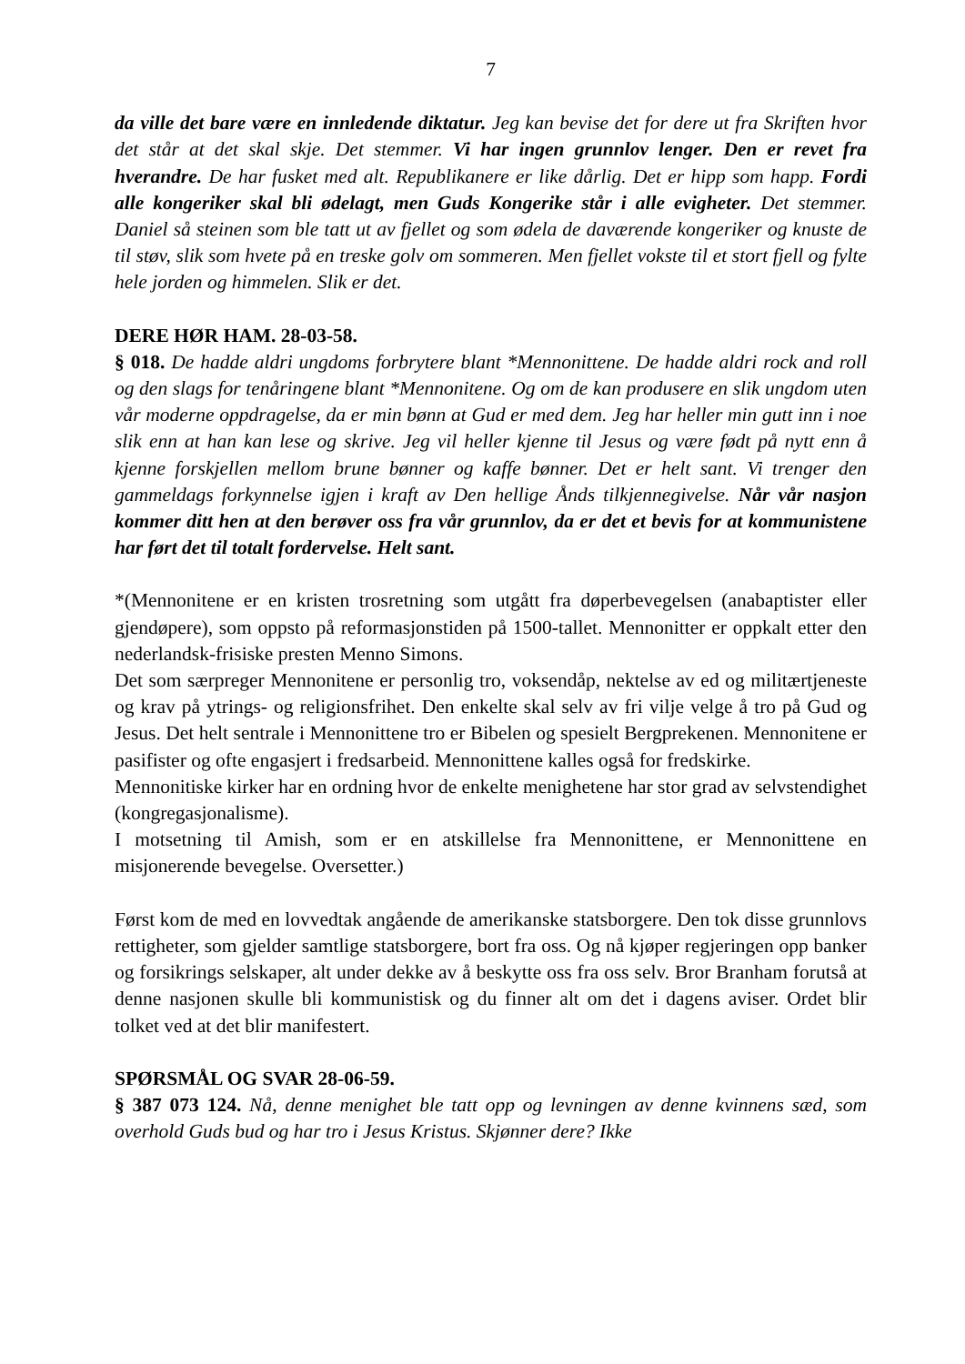7
da ville det bare være en innledende diktatur. Jeg kan bevise det for dere ut fra Skriften hvor det står at det skal skje. Det stemmer. Vi har ingen grunnlov lenger. Den er revet fra hverandre. De har fusket med alt. Republikanere er like dårlig. Det er hipp som happ. Fordi alle kongeriker skal bli ødelagt, men Guds Kongerike står i alle evigheter. Det stemmer. Daniel så steinen som ble tatt ut av fjellet og som ødela de daværende kongeriker og knuste de til støv, slik som hvete på en treske golv om sommeren. Men fjellet vokste til et stort fjell og fylte hele jorden og himmelen. Slik er det.
DERE HØR HAM. 28-03-58.
§ 018. De hadde aldri ungdoms forbrytere blant *Mennonittene. De hadde aldri rock and roll og den slags for tenåringene blant *Mennonitene. Og om de kan produsere en slik ungdom uten vår moderne oppdragelse, da er min bønn at Gud er med dem. Jeg har heller min gutt inn i noe slik enn at han kan lese og skrive. Jeg vil heller kjenne til Jesus og være født på nytt enn å kjenne forskjellen mellom brune bønner og kaffe bønner. Det er helt sant. Vi trenger den gammeldags forkynnelse igjen i kraft av Den hellige Ånds tilkjennegivelse. Når vår nasjon kommer ditt hen at den berøver oss fra vår grunnlov, da er det et bevis for at kommunistene har ført det til totalt fordervelse. Helt sant.
*(Mennonitene er en kristen trosretning som utgått fra døperbevegelsen (anabaptister eller gjendøpere), som oppsto på reformasjonstiden på 1500-tallet. Mennonitter er oppkalt etter den nederlandsk-frisiske presten Menno Simons.
Det som særpreger Mennonitene er personlig tro, voksendåp, nektelse av ed og militærtjeneste og krav på ytrings- og religionsfrihet. Den enkelte skal selv av fri vilje velge å tro på Gud og Jesus. Det helt sentrale i Mennonittene tro er Bibelen og spesielt Bergprekenen. Mennonitene er pasifister og ofte engasjert i fredsarbeid. Mennonittene kalles også for fredskirke.
Mennonitiske kirker har en ordning hvor de enkelte menighetene har stor grad av selvstendighet (kongregasjonalisme).
I motsetning til Amish, som er en atskillelse fra Mennonittene, er Mennonittene en misjonerende bevegelse. Oversetter.)
Først kom de med en lovvedtak angående de amerikanske statsborgere. Den tok disse grunnlovs rettigheter, som gjelder samtlige statsborgere, bort fra oss. Og nå kjøper regjeringen opp banker og forsikrings selskaper, alt under dekke av å beskytte oss fra oss selv. Bror Branham forutså at denne nasjonen skulle bli kommunistisk og du finner alt om det i dagens aviser. Ordet blir tolket ved at det blir manifestert.
SPØRSMÅL OG SVAR 28-06-59.
§ 387 073 124. Nå, denne menighet ble tatt opp og levningen av denne kvinnens sæd, som overhold Guds bud og har tro i Jesus Kristus. Skjønner dere? Ikke